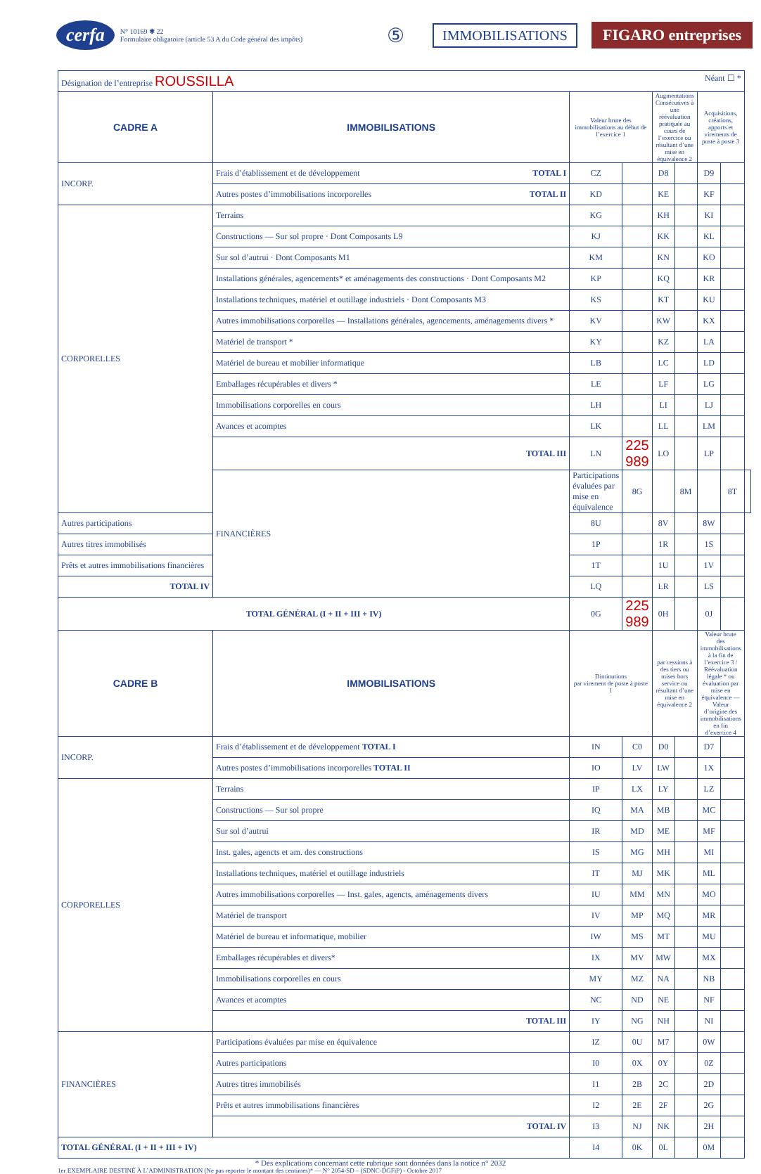cerfa
N° 10169 ✱ 22
Formulaire obligatoire (article 53 A du Code général des impôts)
⑤ IMMOBILISATIONS FIGARO entreprises
| Désignation de l’entreprise ROUSSILLA Néant ☐ * | | | | | | | | |
| CADRE A | IMMOBILISATIONS | Valeur brute des immobilisations au début de l’exercice 1 | | Augmentations Consécutives à une réévaluation pratiquée au cours de l’exercice ou résultant d’une mise en équivalence 2 | | Acquisitions, créations, apports et virements de poste à poste 3 | | |
| INCORP. | Frais d’établissement et de développement TOTAL I | CZ | | D8 | | D9 | | |
| | Autres postes d’immobilisations incorporelles TOTAL II | KD | | KE | | KF | | |
| CORPORELLES | Terrains | KG | | KH | | KI | | |
| | Constructions — Sur sol propre · Dont Composants L9 | KJ | | KK | | KL | | |
| | Sur sol d’autrui · Dont Composants M1 | KM | | KN | | KO | | |
| | Installations générales, agencements* et aménagements des constructions · Dont Composants M2 | KP | | KQ | | KR | | |
| | Installations techniques, matériel et outillage industriels · Dont Composants M3 | KS | | KT | | KU | | |
| | Autres immobilisations corporelles — Installations générales, agencements, aménagements divers * | KV | | KW | | KX | | |
| | Matériel de transport * | KY | | KZ | | LA | | |
| | Matériel de bureau et mobilier informatique | LB | | LC | | LD | | |
| | Emballages récupérables et divers * | LE | | LF | | LG | | |
| | Immobilisations corporelles en cours | LH | | LI | | LJ | | |
| | Avances et acomptes | LK | | LL | | LM | | |
| | TOTAL III | LN | 225 989 | LO | | LP | | |
| | FINANCIÈRES | Participations évaluées par mise en équivalence | 8G | | 8M | | 8T | |
| Autres participations | | 8U | | 8V | | 8W | | |
| Autres titres immobilisés | | 1P | | 1R | | 1S | | |
| Prêts et autres immobilisations financières | | 1T | | 1U | | 1V | | |
| TOTAL IV | | LQ | | LR | | LS | | |
| TOTAL GÉNÉRAL (I + II + III + IV) | | 0G | 225 989 | 0H | | 0J | | |
| CADRE B | IMMOBILISATIONS | Diminutions par virement de poste à poste 1 | | par cessions à des tiers ou mises hors service ou résultant d’une mise en équivalence 2 | | Valeur brute des immobilisations à la fin de l’exercice 3 / Réévaluation légale * ou évaluation par mise en équivalence — Valeur d’origine des immobilisations en fin d’exercice 4 | | |
| INCORP. | Frais d’établissement et de développement TOTAL I | IN | C0 | D0 | | D7 | | |
| | Autres postes d’immobilisations incorporelles TOTAL II | IO | LV | LW | | 1X | | |
| CORPORELLES | Terrains | IP | LX | LY | | LZ | | |
| | Constructions — Sur sol propre | IQ | MA | MB | | MC | | |
| | Sur sol d’autrui | IR | MD | ME | | MF | | |
| | Inst. gales, agencts et am. des constructions | IS | MG | MH | | MI | | |
| | Installations techniques, matériel et outillage industriels | IT | MJ | MK | | ML | | |
| | Autres immobilisations corporelles — Inst. gales, agencts, aménagements divers | IU | MM | MN | | MO | | |
| | Matériel de transport | IV | MP | MQ | | MR | | |
| | Matériel de bureau et informatique, mobilier | IW | MS | MT | | MU | | |
| | Emballages récupérables et divers* | IX | MV | MW | | MX | | |
| | Immobilisations corporelles en cours | MY | MZ | NA | | NB | | |
| | Avances et acomptes | NC | ND | NE | | NF | | |
| | TOTAL III | IY | NG | NH | | NI | | |
| FINANCIÈRES | Participations évaluées par mise en équivalence | IZ | 0U | M7 | | 0W | | |
| | Autres participations | I0 | 0X | 0Y | | 0Z | | |
| | Autres titres immobilisés | I1 | 2B | 2C | | 2D | | |
| | Prêts et autres immobilisations financières | I2 | 2E | 2F | | 2G | | |
| | TOTAL IV | I3 | NJ | NK | | 2H | | |
| TOTAL GÉNÉRAL (I + II + III + IV) | | I4 | 0K | 0L | | 0M | | |
* Des explications concernant cette rubrique sont données dans la notice n° 2032
1er EXEMPLAIRE DESTINÉ À L’ADMINISTRATION (Ne pas reporter le montant des centimes)* — N° 2054-SD – (SDNC-DGFiP) - Octobre 2017